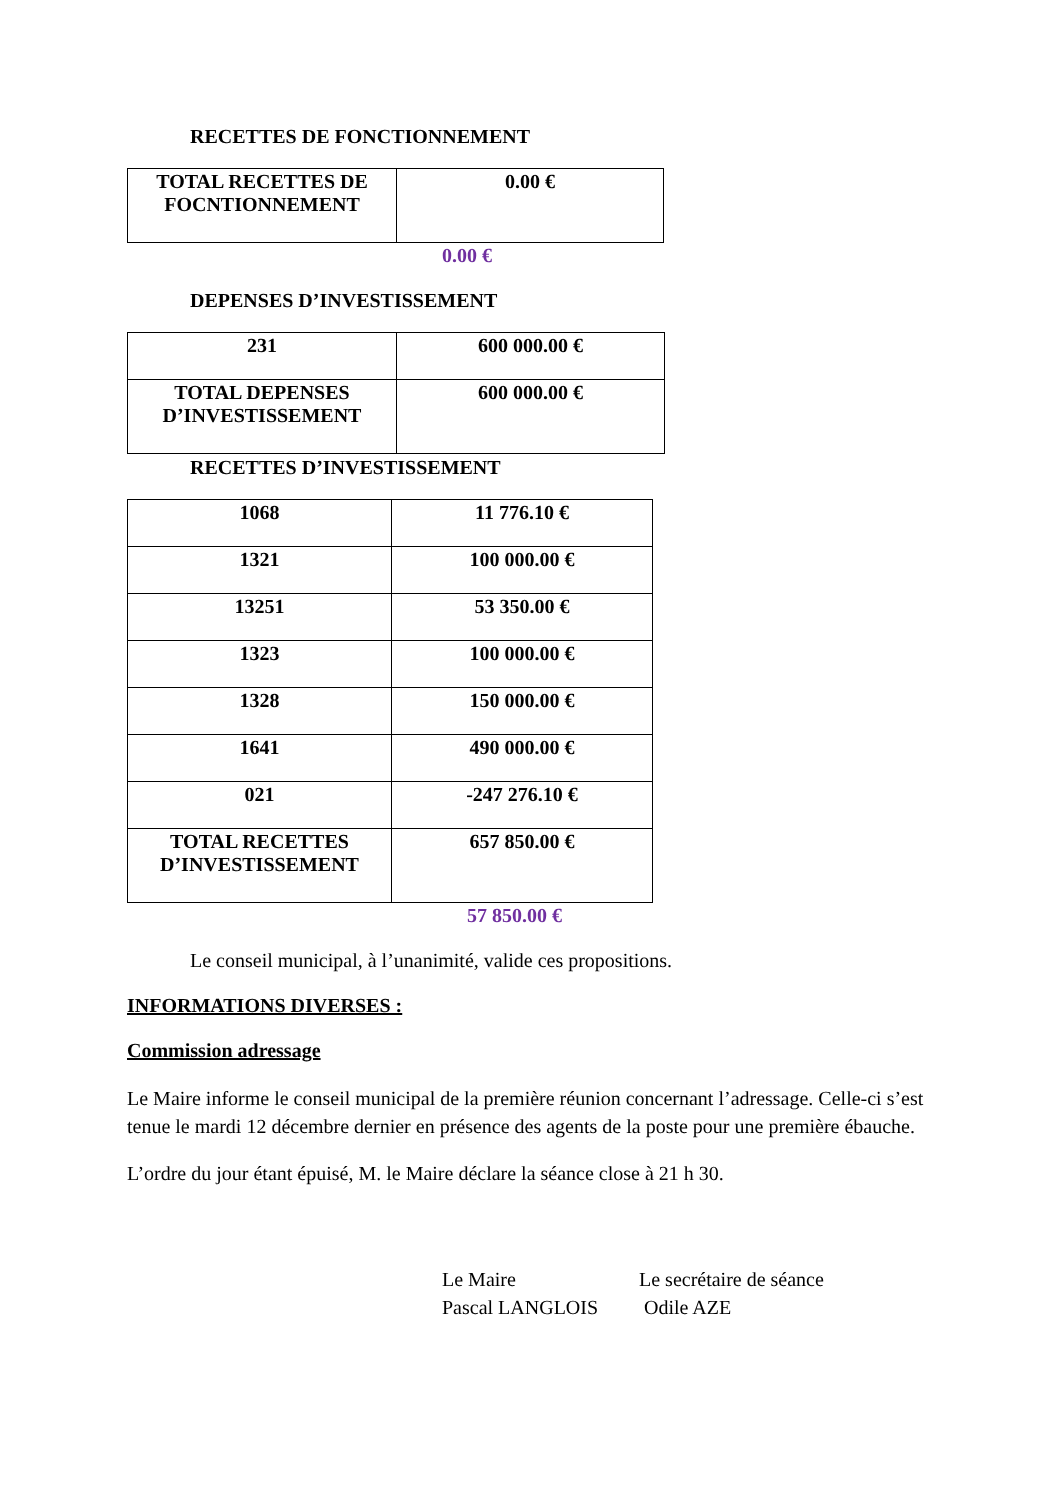RECETTES DE FONCTIONNEMENT
| TOTAL RECETTES DE FOCNTIONNEMENT | 0.00 € |
0.00 €
DEPENSES D’INVESTISSEMENT
| 231 | 600 000.00 € |
| TOTAL DEPENSES D’INVESTISSEMENT | 600 000.00 € |
RECETTES D’INVESTISSEMENT
| 1068 | 11 776.10 € |
| 1321 | 100 000.00 € |
| 13251 | 53 350.00 € |
| 1323 | 100 000.00 € |
| 1328 | 150 000.00 € |
| 1641 | 490 000.00 € |
| 021 | -247 276.10 € |
| TOTAL RECETTES D’INVESTISSEMENT | 657 850.00 € |
57 850.00 €
Le conseil municipal, à l’unanimité, valide ces propositions.
INFORMATIONS DIVERSES :
Commission adressage
Le Maire informe le conseil municipal de la première réunion concernant l’adressage. Celle-ci s’est tenue le mardi 12 décembre dernier en présence des agents de la poste pour une première ébauche.
L’ordre du jour étant épuisé, M. le Maire déclare la séance close à 21 h 30.
Le Maire
Pascal LANGLOIS
Le secrétaire de séance
Odile AZE